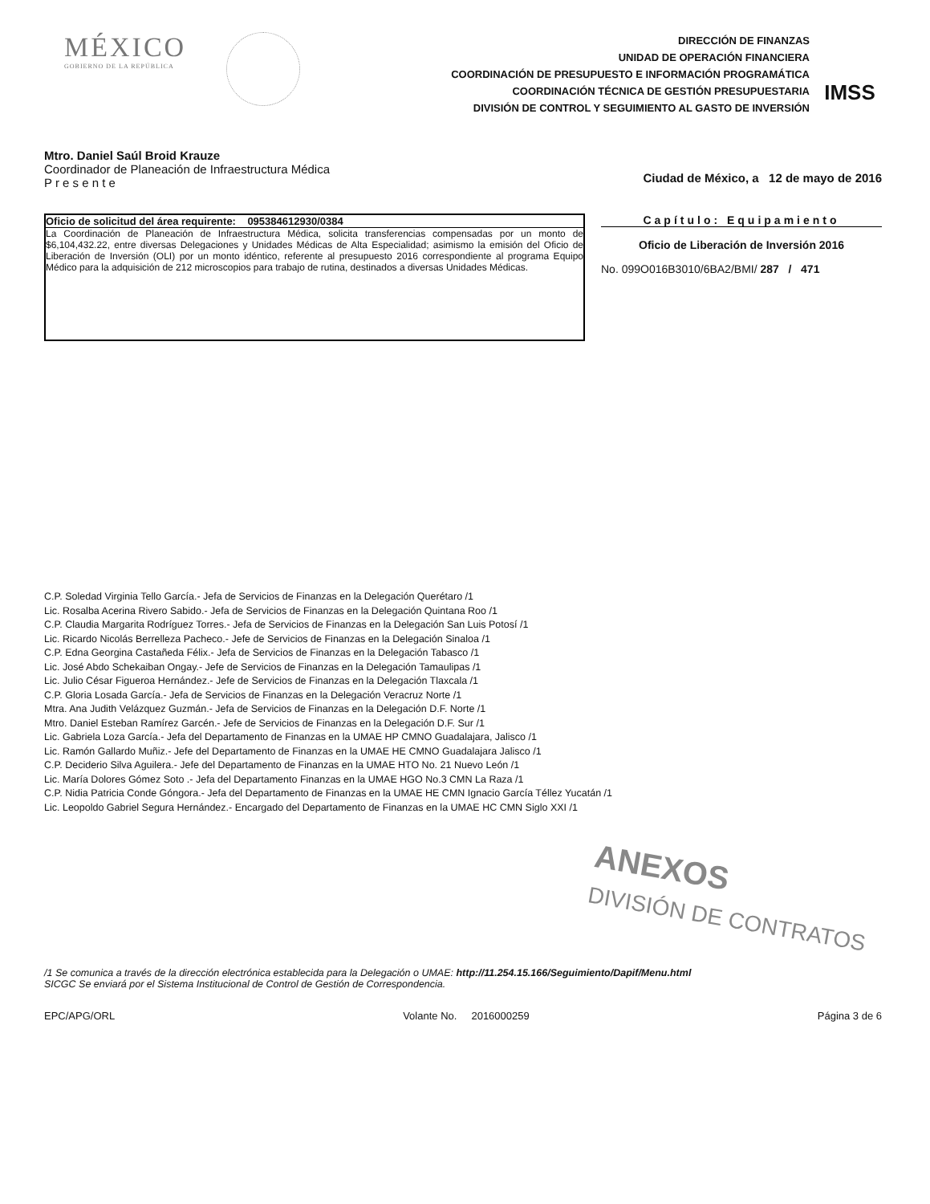MÉXICO
GOBIERNO DE LA REPÚBLICA
DIRECCIÓN DE FINANZAS
UNIDAD DE OPERACIÓN FINANCIERA
COORDINACIÓN DE PRESUPUESTO E INFORMACIÓN PROGRAMÁTICA
COORDINACIÓN TÉCNICA DE GESTIÓN PRESUPUESTARIA
DIVISIÓN DE CONTROL Y SEGUIMIENTO AL GASTO DE INVERSIÓN
IMSS
Mtro. Daniel Saúl Broid Krauze
Coordinador de Planeación de Infraestructura Médica
P r e s e n t e
Ciudad de México, a 12 de mayo de 2016
Oficio de solicitud del área requirente: 095384612930/0384
La Coordinación de Planeación de Infraestructura Médica, solicita transferencias compensadas por un monto de $6,104,432.22, entre diversas Delegaciones y Unidades Médicas de Alta Especialidad; asimismo la emisión del Oficio de Liberación de Inversión (OLI) por un monto idéntico, referente al presupuesto 2016 correspondiente al programa Equipo Médico para la adquisición de 212 microscopios para trabajo de rutina, destinados a diversas Unidades Médicas.
Capítulo: Equipamiento
Oficio de Liberación de Inversión 2016
No. 099O016B3010/6BA2/BMI/ 287 / 471
C.P. Soledad Virginia Tello García.- Jefa de Servicios de Finanzas en la Delegación Querétaro /1
Lic. Rosalba Acerina Rivero Sabido.- Jefa de Servicios de Finanzas en la Delegación Quintana Roo /1
C.P. Claudia Margarita Rodríguez Torres.- Jefa de Servicios de Finanzas en la Delegación San Luis Potosí /1
Lic. Ricardo Nicolás Berrelleza Pacheco.- Jefe de Servicios de Finanzas en la Delegación Sinaloa /1
C.P. Edna Georgina Castañeda Félix.- Jefa de Servicios de Finanzas en la Delegación Tabasco /1
Lic. José Abdo Schekaiban Ongay.- Jefe de Servicios de Finanzas en la Delegación Tamaulipas /1
Lic. Julio César Figueroa Hernández.- Jefe de Servicios de Finanzas en la Delegación Tlaxcala /1
C.P. Gloria Losada García.- Jefa de Servicios de Finanzas en la Delegación Veracruz Norte /1
Mtra. Ana Judith Velázquez Guzmán.- Jefa de Servicios de Finanzas en la Delegación D.F. Norte /1
Mtro. Daniel Esteban Ramírez Garcén.- Jefe de Servicios de Finanzas en la Delegación D.F. Sur /1
Lic. Gabriela Loza García.- Jefa del Departamento de Finanzas en la UMAE HP CMNO Guadalajara, Jalisco /1
Lic. Ramón Gallardo Muñiz.- Jefe del Departamento de Finanzas en la UMAE HE CMNO Guadalajara Jalisco /1
C.P. Deciderio Silva Aguilera.- Jefe del Departamento de Finanzas en la UMAE HTO No. 21 Nuevo León /1
Lic. María Dolores Gómez Soto .- Jefa del Departamento Finanzas en la UMAE HGO No.3 CMN La Raza /1
C.P. Nidia Patricia Conde Góngora.- Jefa del Departamento de Finanzas en la UMAE HE CMN Ignacio García Téllez Yucatán /1
Lic. Leopoldo Gabriel Segura Hernández.- Encargado del Departamento de Finanzas en la UMAE HC CMN Siglo XXI /1
ANEXOS
DIVISIÓN DE CONTRATOS
/1 Se comunica a través de la dirección electrónica establecida para la Delegación o UMAE: http://11.254.15.166/Seguimiento/Dapif/Menu.html
SICGC Se enviará por el Sistema Institucional de Control de Gestión de Correspondencia.
EPC/APG/ORL Volante No. 2016000259 Página 3 de 6